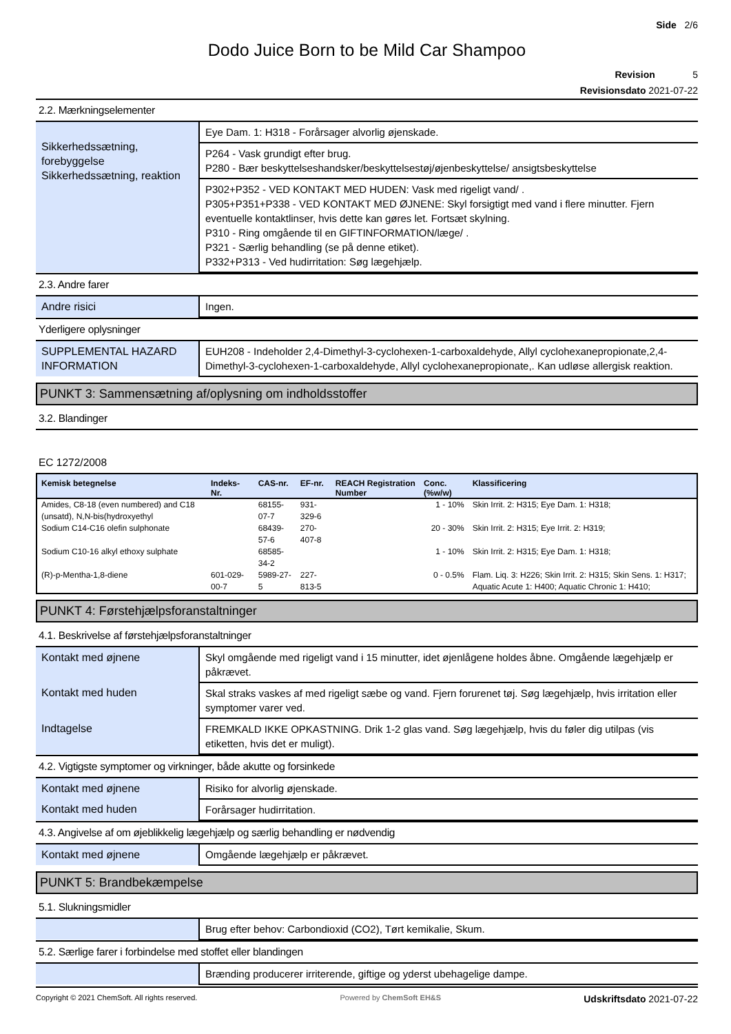Side 2/6
Dodo Juice Born to be Mild Car Shampoo
Revision 5
Revisionsdato 2021-07-22
2.2. Mærkningselementer
| Sikkerhedssætning, forebyggelse Sikkerhedssætning, reaktion | Eye Dam. 1: H318 - Forårsager alvorlig øjenskade. |
| | P264 - Vask grundigt efter brug. P280 - Bær beskyttelseshandsker/beskyttelsestøj/øjenbeskyttelse/ ansigtsbeskyttelse |
| | P302+P352 - VED KONTAKT MED HUDEN: Vask med rigeligt vand/ . P305+P351+P338 - VED KONTAKT MED ØJNENE: Skyl forsigtigt med vand i flere minutter. Fjern eventuelle kontaktlinser, hvis dette kan gøres let. Fortsæt skylning. P310 - Ring omgående til en GIFTINFORMATION/læge/ . P321 - Særlig behandling (se på denne etiket). P332+P313 - Ved hudirritation: Søg lægehjælp. |
2.3. Andre farer
| Andre risici | Ingen. |
Yderligere oplysninger
| SUPPLEMENTAL HAZARD INFORMATION | EUH208 - Indeholder 2,4-Dimethyl-3-cyclohexen-1-carboxaldehyde, Allyl cyclohexanepropionate,2,4-Dimethyl-3-cyclohexen-1-carboxaldehyde, Allyl cyclohexanepropionate,. Kan udløse allergisk reaktion. |
PUNKT 3: Sammensætning af/oplysning om indholdsstoffer
3.2. Blandinger
EC 1272/2008
| Kemisk betegnelse | Indeks-Nr. | CAS-nr. | EF-nr. | REACH Registration Number | Conc. (%w/w) | Klassificering |
| --- | --- | --- | --- | --- | --- | --- |
| Amides, C8-18 (even numbered) and C18 (unsatd), N,N-bis(hydroxyethyl | | 68155-07-7 | 931-329-6 | | 1 - 10% | Skin Irrit. 2: H315; Eye Dam. 1: H318; |
| Sodium C14-C16 olefin sulphonate | | 68439-57-6 | 270-407-8 | | 20 - 30% | Skin Irrit. 2: H315; Eye Irrit. 2: H319; |
| Sodium C10-16 alkyl ethoxy sulphate | | 68585-34-2 | | | 1 - 10% | Skin Irrit. 2: H315; Eye Dam. 1: H318; |
| (R)-p-Mentha-1,8-diene | 601-029-00-7 | 5989-27-5 | 227-813-5 | | 0 - 0.5% | Flam. Liq. 3: H226; Skin Irrit. 2: H315; Skin Sens. 1: H317; Aquatic Acute 1: H400; Aquatic Chronic 1: H410; |
PUNKT 4: Førstehjælpsforanstaltninger
4.1. Beskrivelse af førstehjælpsforanstaltninger
| Kontakt med øjnene | Skyl omgående med rigeligt vand i 15 minutter, idet øjenlågene holdes åbne. Omgående lægehjælp er påkrævet. |
| Kontakt med huden | Skal straks vaskes af med rigeligt sæbe og vand. Fjern forurenet tøj. Søg lægehjælp, hvis irritation eller symptomer varer ved. |
| Indtagelse | FREMKALD IKKE OPKASTNING. Drik 1-2 glas vand. Søg lægehjælp, hvis du føler dig utilpas (vis etiketten, hvis det er muligt). |
4.2. Vigtigste symptomer og virkninger, både akutte og forsinkede
| Kontakt med øjnene | Risiko for alvorlig øjenskade. |
| Kontakt med huden | Forårsager hudirritation. |
4.3. Angivelse af om øjeblikkelig lægehjælp og særlig behandling er nødvendig
| Kontakt med øjnene | Omgående lægehjælp er påkrævet. |
PUNKT 5: Brandbekæmpelse
5.1. Slukningsmidler
| | Brug efter behov: Carbondioxid (CO2), Tørt kemikalie, Skum. |
5.2. Særlige farer i forbindelse med stoffet eller blandingen
| | Brænding producerer irriterende, giftige og yderst ubehagelige dampe. |
Copyright © 2021 ChemSoft. All rights reserved. Powered by ChemSoft EH&S Udskriftsdato 2021-07-22